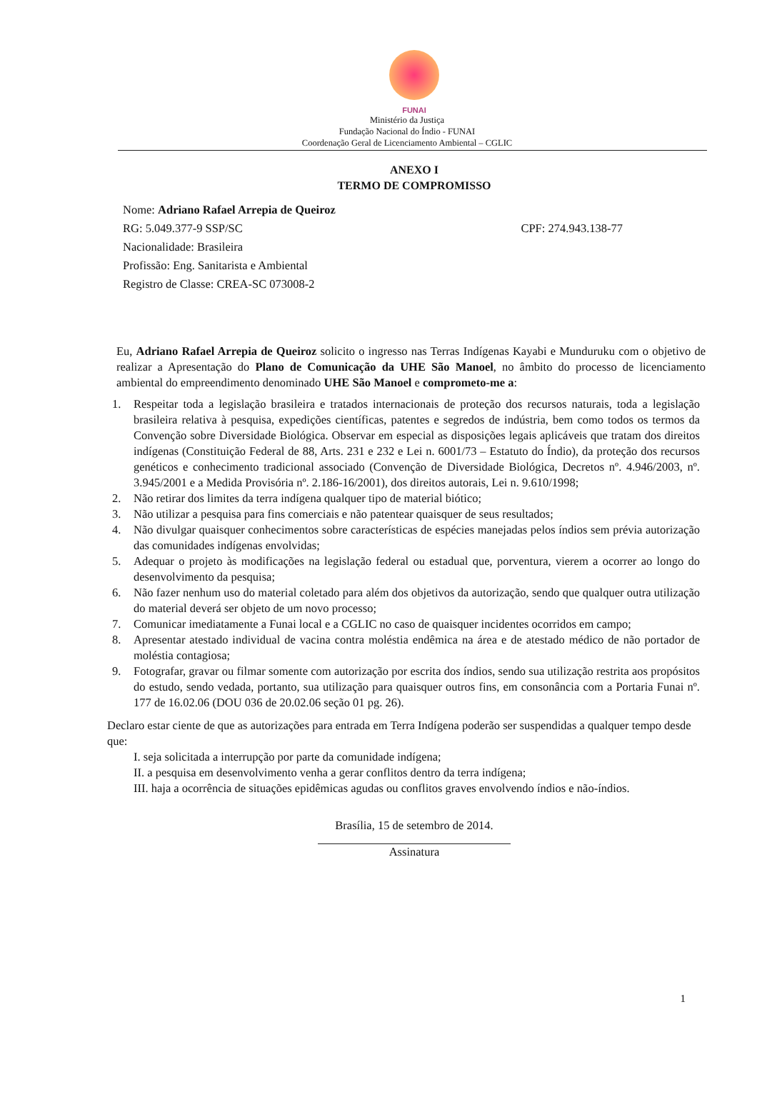FUNAI
Ministério da Justiça
Fundação Nacional do Índio - FUNAI
Coordenação Geral de Licenciamento Ambiental – CGLIC
ANEXO I
TERMO DE COMPROMISSO
Nome: Adriano Rafael Arrepia de Queiroz
RG: 5.049.377-9 SSP/SC CPF: 274.943.138-77
Nacionalidade: Brasileira
Profissão: Eng. Sanitarista e Ambiental
Registro de Classe: CREA-SC 073008-2
Eu, Adriano Rafael Arrepia de Queiroz solicito o ingresso nas Terras Indígenas Kayabi e Munduruku com o objetivo de realizar a Apresentação do Plano de Comunicação da UHE São Manoel, no âmbito do processo de licenciamento ambiental do empreendimento denominado UHE São Manoel e comprometo-me a:
1. Respeitar toda a legislação brasileira e tratados internacionais de proteção dos recursos naturais, toda a legislação brasileira relativa à pesquisa, expedições científicas, patentes e segredos de indústria, bem como todos os termos da Convenção sobre Diversidade Biológica. Observar em especial as disposições legais aplicáveis que tratam dos direitos indígenas (Constituição Federal de 88, Arts. 231 e 232 e Lei n. 6001/73 – Estatuto do Índio), da proteção dos recursos genéticos e conhecimento tradicional associado (Convenção de Diversidade Biológica, Decretos nº. 4.946/2003, nº. 3.945/2001 e a Medida Provisória nº. 2.186-16/2001), dos direitos autorais, Lei n. 9.610/1998;
2. Não retirar dos limites da terra indígena qualquer tipo de material biótico;
3. Não utilizar a pesquisa para fins comerciais e não patentear quaisquer de seus resultados;
4. Não divulgar quaisquer conhecimentos sobre características de espécies manejadas pelos índios sem prévia autorização das comunidades indígenas envolvidas;
5. Adequar o projeto às modificações na legislação federal ou estadual que, porventura, vierem a ocorrer ao longo do desenvolvimento da pesquisa;
6. Não fazer nenhum uso do material coletado para além dos objetivos da autorização, sendo que qualquer outra utilização do material deverá ser objeto de um novo processo;
7. Comunicar imediatamente a Funai local e a CGLIC no caso de quaisquer incidentes ocorridos em campo;
8. Apresentar atestado individual de vacina contra moléstia endêmica na área e de atestado médico de não portador de moléstia contagiosa;
9. Fotografar, gravar ou filmar somente com autorização por escrita dos índios, sendo sua utilização restrita aos propósitos do estudo, sendo vedada, portanto, sua utilização para quaisquer outros fins, em consonância com a Portaria Funai nº. 177 de 16.02.06 (DOU 036 de 20.02.06 seção 01 pg. 26).
Declaro estar ciente de que as autorizações para entrada em Terra Indígena poderão ser suspendidas a qualquer tempo desde que:
I. seja solicitada a interrupção por parte da comunidade indígena;
II. a pesquisa em desenvolvimento venha a gerar conflitos dentro da terra indígena;
III. haja a ocorrência de situações epidêmicas agudas ou conflitos graves envolvendo índios e não-índios.
Brasília, 15 de setembro de 2014.
Assinatura
1